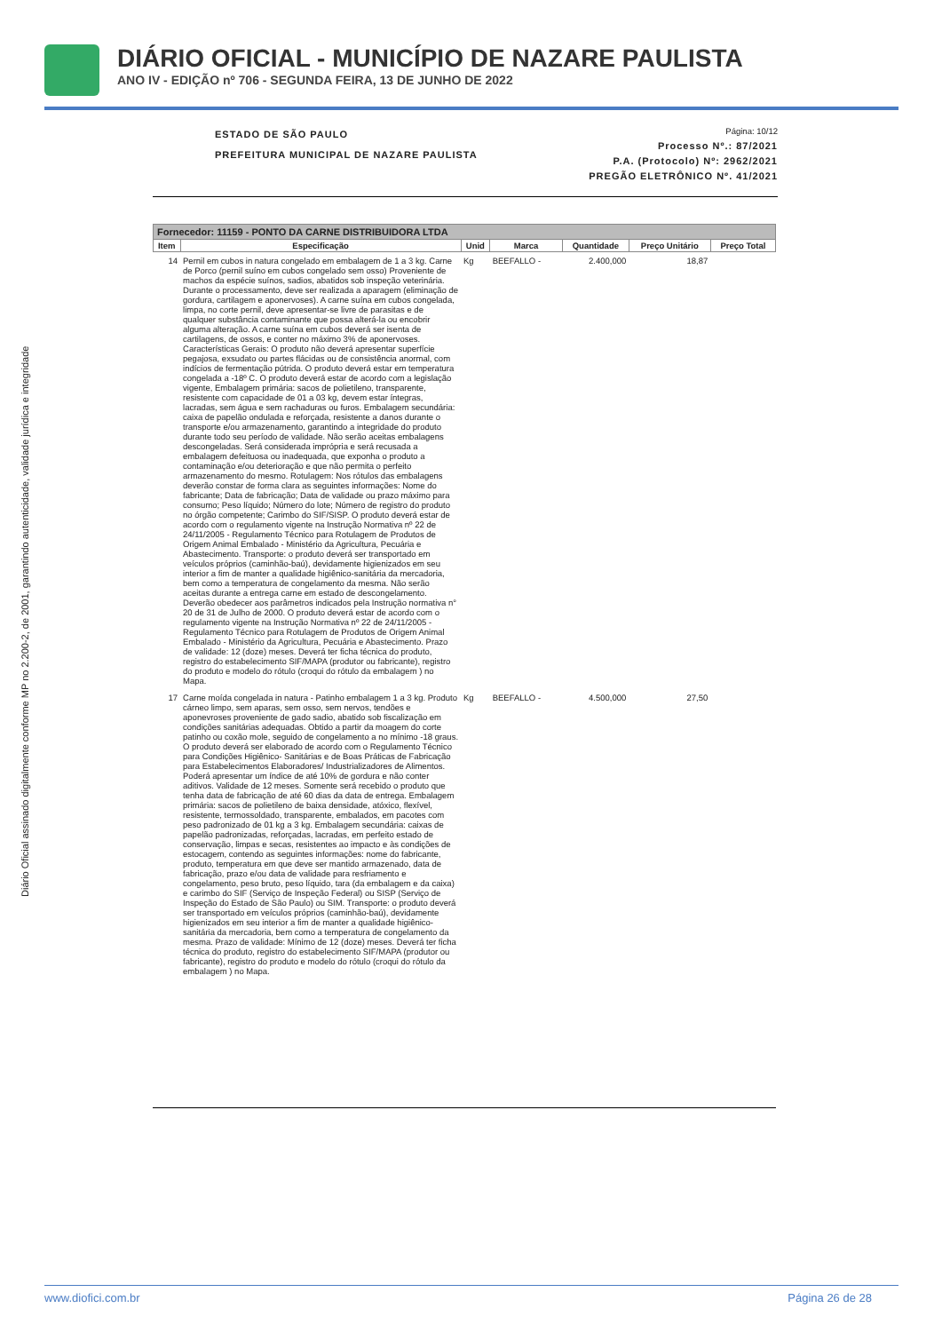DIÁRIO OFICIAL - MUNICÍPIO DE NAZARE PAULISTA
ANO IV - EDIÇÃO nº 706 - SEGUNDA FEIRA, 13 DE JUNHO DE 2022
Diário Oficial assinado digitalmente conforme MP no 2.200-2, de 2001, garantindo autenticidade, validade jurídica e integridade
ESTADO DE SÃO PAULO
PREFEITURA MUNICIPAL DE NAZARE PAULISTA
Página: 10/12
Processo Nº.: 87/2021
P.A. (Protocolo) Nº: 2962/2021
PREGÃO ELETRÔNICO Nº. 41/2021
| Fornecedor: 11159 - PONTO DA CARNE DISTRIBUIDORA LTDA | | | | | | |
| --- | --- | --- | --- | --- | --- | --- |
| Item | Especificação | Unid | Marca | Quantidade | Preço Unitário | Preço Total |
| 14 | Pernil em cubos in natura congelado em embalagem de 1 a 3 kg. Carne de Porco (pernil suíno em cubos congelado sem osso) Proveniente de machos da espécie suínos, sadios, abatidos sob inspeção veterinária. Durante o processamento, deve ser realizada a aparagem (eliminação de gordura, cartilagem e aponervoses). A carne suína em cubos congelada, limpa, no corte pernil, deve apresentar-se livre de parasitas e de qualquer substância contaminante que possa alterá-la ou encobrir alguma alteração. A carne suína em cubos deverá ser isenta de cartilagens, de ossos, e conter no máximo 3% de aponervoses. Características Gerais: O produto não deverá apresentar superfície pegajosa, exsudato ou partes flácidas ou de consistência anormal, com indícios de fermentação pútrida. O produto deverá estar em temperatura congelada a -18º C. O produto deverá estar de acordo com a legislação vigente, Embalagem primária: sacos de polietileno, transparente, resistente com capacidade de 01 a 03 kg, devem estar íntegras, lacradas, sem água e sem rachaduras ou furos. Embalagem secundária: caixa de papelão ondulada e reforçada, resistente a danos durante o transporte e/ou armazenamento, garantindo a integridade do produto durante todo seu período de validade. Não serão aceitas embalagens descongeladas. Será considerada imprópria e será recusada a embalagem defeituosa ou inadequada, que exponha o produto a contaminação e/ou deterioração e que não permita o perfeito armazenamento do mesmo. Rotulagem: Nos rótulos das embalagens deverão constar de forma clara as seguintes informações: Nome do fabricante; Data de fabricação; Data de validade ou prazo máximo para consumo; Peso líquido; Número do lote; Número de registro do produto no órgão competente; Carimbo do SIF/SISP. O produto deverá estar de acordo com o regulamento vigente na Instrução Normativa nº 22 de 24/11/2005 - Regulamento Técnico para Rotulagem de Produtos de Origem Animal Embalado - Ministério da Agricultura, Pecuária e Abastecimento. Transporte: o produto deverá ser transportado em veículos próprios (caminhão-baú), devidamente higienizados em seu interior a fim de manter a qualidade higiênico-sanitária da mercadoria, bem como a temperatura de congelamento da mesma. Não serão aceitas durante a entrega carne em estado de descongelamento. Deverão obedecer aos parâmetros indicados pela Instrução normativa n° 20 de 31 de Julho de 2000. O produto deverá estar de acordo com o regulamento vigente na Instrução Normativa nº 22 de 24/11/2005 - Regulamento Técnico para Rotulagem de Produtos de Origem Animal Embalado - Ministério da Agricultura, Pecuária e Abastecimento. Prazo de validade: 12 (doze) meses. Deverá ter ficha técnica do produto, registro do estabelecimento SIF/MAPA (produtor ou fabricante), registro do produto e modelo do rótulo (croqui do rótulo da embalagem ) no Mapa. | Kg | BEEFALLO - | 2.400,000 | 18,87 | |
| 17 | Carne moída congelada in natura - Patinho embalagem 1 a 3 kg. Produto cárneo limpo, sem aparas, sem osso, sem nervos, tendões e aponevroses proveniente de gado sadio, abatido sob fiscalização em condições sanitárias adequadas. Obtido a partir da moagem do corte patinho ou coxão mole, seguido de congelamento a no mínimo -18 graus. O produto deverá ser elaborado de acordo com o Regulamento Técnico para Condições Higiênico- Sanitárias e de Boas Práticas de Fabricação para Estabelecimentos Elaboradores/ Industrializadores de Alimentos. Poderá apresentar um índice de até 10% de gordura e não conter aditivos. Validade de 12 meses. Somente será recebido o produto que tenha data de fabricação de até 60 dias da data de entrega. Embalagem primária: sacos de polietileno de baixa densidade, atóxico, flexível, resistente, termossoldado, transparente, embalados, em pacotes com peso padronizado de 01 kg a 3 kg. Embalagem secundária: caixas de papelão padronizadas, reforçadas, lacradas, em perfeito estado de conservação, limpas e secas, resistentes ao impacto e às condições de estocagem, contendo as seguintes informações: nome do fabricante, produto, temperatura em que deve ser mantido armazenado, data de fabricação, prazo e/ou data de validade para resfriamento e congelamento, peso bruto, peso líquido, tara (da embalagem e da caixa) e carimbo do SIF (Serviço de Inspeção Federal) ou SISP (Serviço de Inspeção do Estado de São Paulo) ou SIM. Transporte: o produto deverá ser transportado em veículos próprios (caminhão-baú), devidamente higienizados em seu interior a fim de manter a qualidade higiênico-sanitária da mercadoria, bem como a temperatura de congelamento da mesma. Prazo de validade: Mínimo de 12 (doze) meses. Deverá ter ficha técnica do produto, registro do estabelecimento SIF/MAPA (produtor ou fabricante), registro do produto e modelo do rótulo (croqui do rótulo da embalagem ) no Mapa. | Kg | BEEFALLO - | 4.500,000 | 27,50 | |
www.diofici.com.br Página 26 de 28